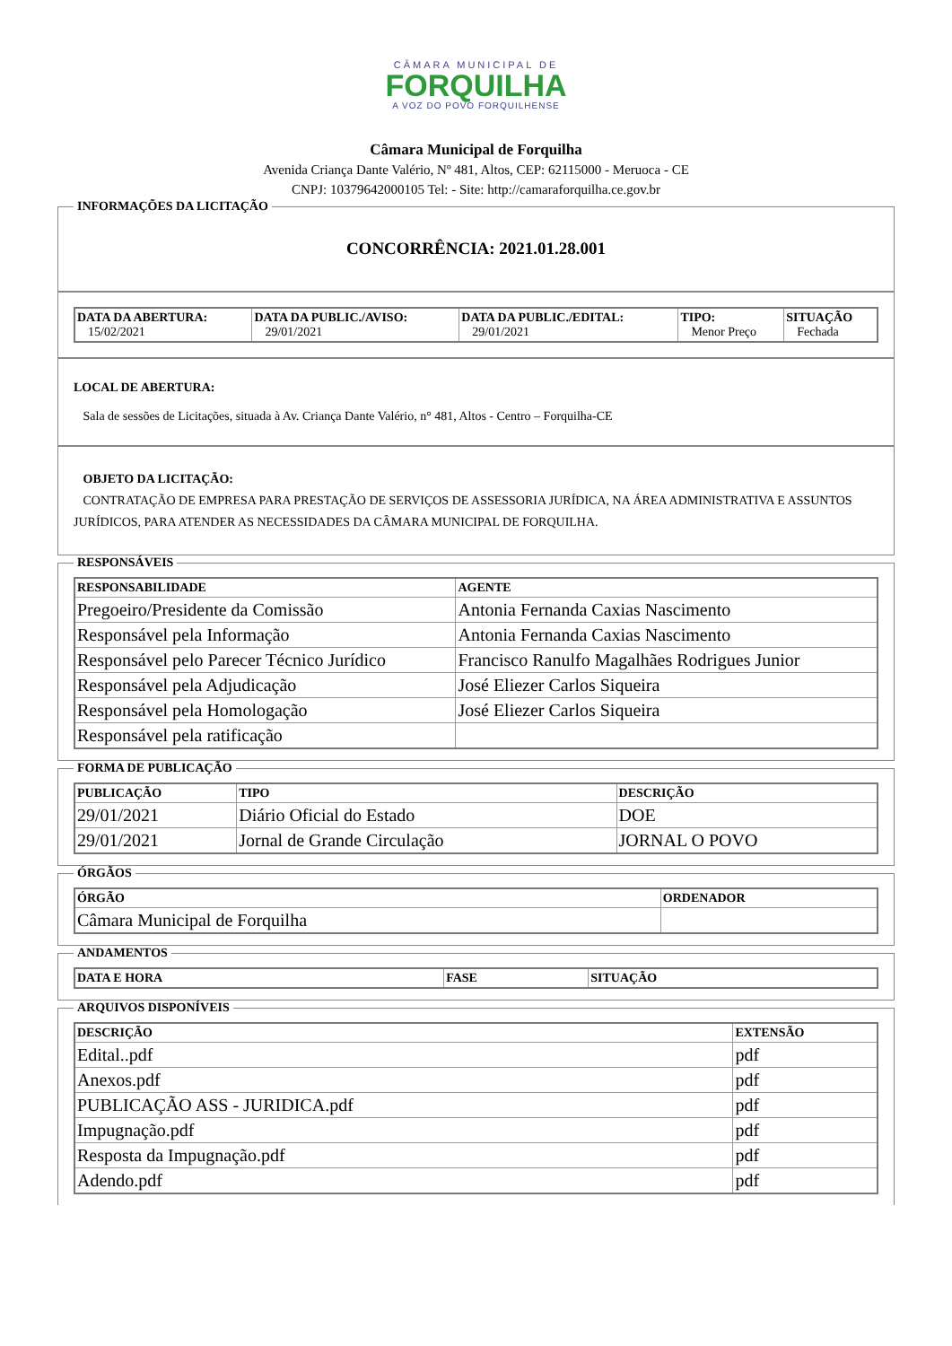CÂMARA MUNICIPAL DE
FORQUILHA
A VOZ DO POVO FORQUILHENSE
Câmara Municipal de Forquilha
Avenida Criança Dante Valério, Nº 481, Altos, CEP: 62115000 - Meruoca - CE
CNPJ: 10379642000105 Tel: - Site: http://camaraforquilha.ce.gov.br
INFORMAÇÕES DA LICITAÇÃO
CONCORRÊNCIA: 2021.01.28.001
| DATA DA ABERTURA: 15/02/2021 | DATA DA PUBLIC./AVISO: 29/01/2021 | DATA DA PUBLIC./EDITAL: 29/01/2021 | TIPO: Menor Preço | SITUAÇÃO Fechada |
| --- | --- | --- | --- | --- |
LOCAL DE ABERTURA:
Sala de sessões de Licitações, situada à Av. Criança Dante Valério, n° 481, Altos - Centro – Forquilha-CE
OBJETO DA LICITAÇÃO:
CONTRATAÇÃO DE EMPRESA PARA PRESTAÇÃO DE SERVIÇOS DE ASSESSORIA JURÍDICA, NA ÁREA ADMINISTRATIVA E ASSUNTOS JURÍDICOS, PARA ATENDER AS NECESSIDADES DA CÂMARA MUNICIPAL DE FORQUILHA.
RESPONSÁVEIS
| RESPONSABILIDADE | AGENTE |
| --- | --- |
| Pregoeiro/Presidente da Comissão | Antonia Fernanda Caxias Nascimento |
| Responsável pela Informação | Antonia Fernanda Caxias Nascimento |
| Responsável pelo Parecer Técnico Jurídico | Francisco Ranulfo Magalhães Rodrigues Junior |
| Responsável pela Adjudicação | José Eliezer Carlos Siqueira |
| Responsável pela Homologação | José Eliezer Carlos Siqueira |
| Responsável pela ratificação | |
FORMA DE PUBLICAÇÃO
| PUBLICAÇÃO | TIPO | DESCRIÇÃO |
| --- | --- | --- |
| 29/01/2021 | Diário Oficial do Estado | DOE |
| 29/01/2021 | Jornal de Grande Circulação | JORNAL O POVO |
ÓRGÃOS
| ÓRGÃO | ORDENADOR |
| --- | --- |
| Câmara Municipal de Forquilha | |
ANDAMENTOS
| DATA E HORA | FASE | SITUAÇÃO |
| --- | --- | --- |
ARQUIVOS DISPONÍVEIS
| DESCRIÇÃO | EXTENSÃO |
| --- | --- |
| Edital..pdf | pdf |
| Anexos.pdf | pdf |
| PUBLICAÇÃO ASS - JURIDICA.pdf | pdf |
| Impugnação.pdf | pdf |
| Resposta da Impugnação.pdf | pdf |
| Adendo.pdf | pdf |